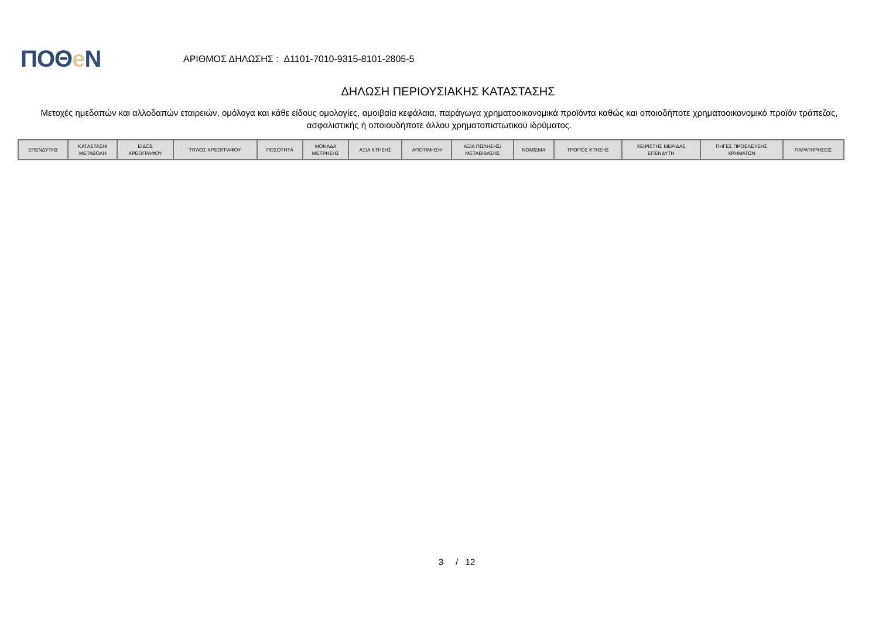ΠΟΘe Ν
ΑΡΙΘΜΟΣ ΔΗΛΩΣΗΣ : Δ1101-7010-9315-8101-2805-5
ΔΗΛΩΣΗ ΠΕΡΙΟΥΣΙΑΚΗΣ ΚΑΤΑΣΤΑΣΗΣ
Μετοχές ημεδαπών και αλλοδαπών εταιρειών, ομόλογα και κάθε είδους ομολογίες, αμοιβαία κεφάλαια, παράγωγα χρηματοοικονομικά προϊόντα καθώς και οποιοδήποτε χρηματοοικονομικό προϊόν τράπεζας, ασφαλιστικής ή οποιουδήποτε άλλου χρηματοπιστωτικού ιδρύματος.
| ΕΠΕΝΔΥΤΗΣ | ΚΑΤΑΣΤΑΣΗ/ ΜΕΤΑΒΟΛΗ | ΕΙΔΟΣ ΧΡΕΟΓΡΑΦΟΥ | ΤΙΤΛΟΣ ΧΡΕΟΓΡΑΦΟΥ | ΠΟΣΟΤΗΤΑ | ΜΟΝΑΔΑ ΜΕΤΡΗΣΗΣ | ΑΞΙΑ ΚΤΗΣΗΣ | ΑΠΟΤΙΜΗΣΗ | ΑΞΙΑ ΠΩΛΗΣΗΣ/ ΜΕΤΑΒΙΒΑΣΗΣ | ΝΟΜΙΣΜΑ | ΤΡΟΠΟΣ ΚΤΗΣΗΣ | ΧΕΙΡΙΣΤΗΣ ΜΕΡΙΔΑΣ ΕΠΕΝΔΥΤΗ | ΠΗΓΕΣ ΠΡΟΕΛΕΥΣΗΣ ΧΡΗΜΑΤΩΝ | ΠΑΡΑΤΗΡΗΣΕΙΣ |
| --- | --- | --- | --- | --- | --- | --- | --- | --- | --- | --- | --- | --- | --- |
3 / 12